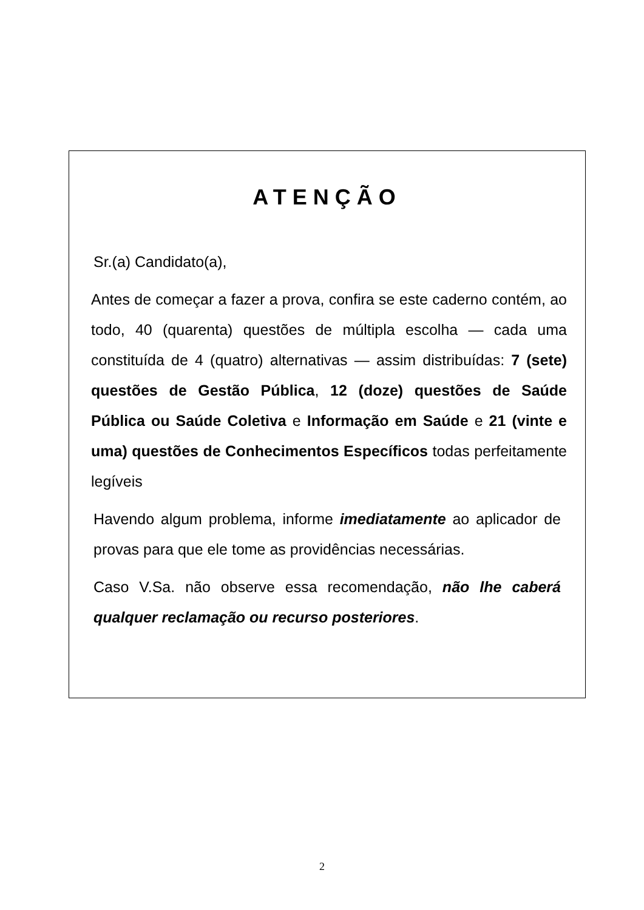ATENÇÃO
Sr.(a) Candidato(a),
Antes de começar a fazer a prova, confira se este caderno contém, ao todo, 40 (quarenta) questões de múltipla escolha — cada uma constituída de 4 (quatro) alternativas — assim distribuídas: 7 (sete) questões de Gestão Pública, 12 (doze) questões de Saúde Pública ou Saúde Coletiva e Informação em Saúde e 21 (vinte e uma) questões de Conhecimentos Específicos todas perfeitamente legíveis
Havendo algum problema, informe imediatamente ao aplicador de provas para que ele tome as providências necessárias.
Caso V.Sa. não observe essa recomendação, não lhe caberá qualquer reclamação ou recurso posteriores.
2